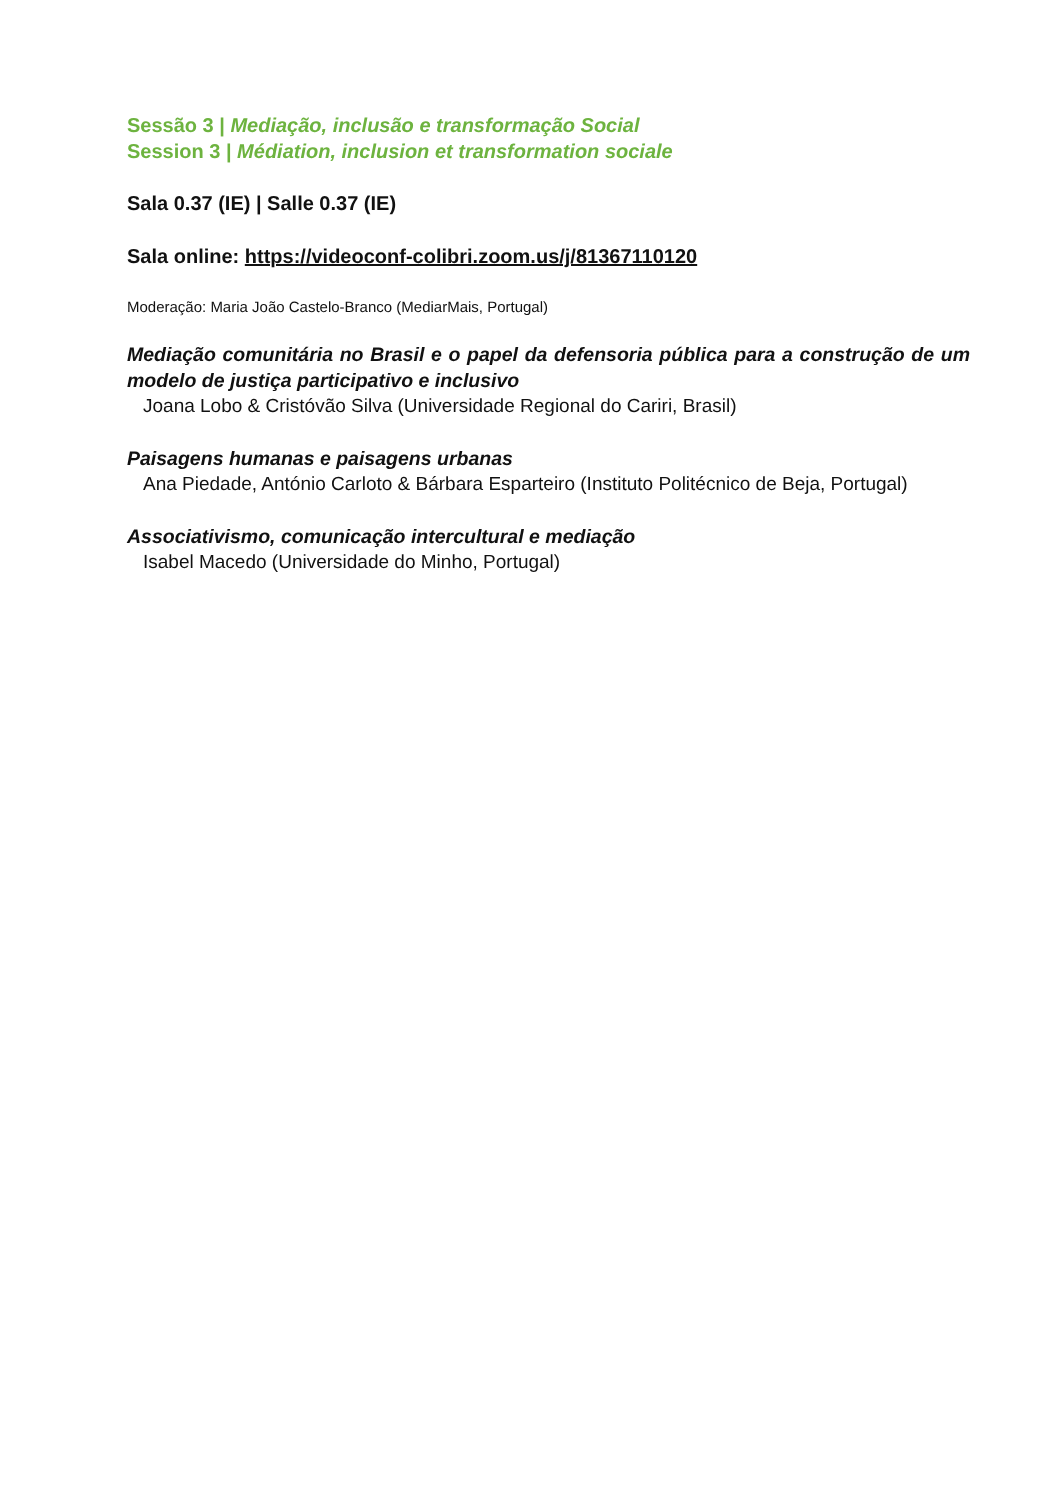Sessão 3 | Mediação, inclusão e transformação Social
Session 3 | Médiation, inclusion et transformation sociale
Sala 0.37 (IE) | Salle 0.37 (IE)
Sala online: https://videoconf-colibri.zoom.us/j/81367110120
Moderação: Maria João Castelo-Branco (MediarMais, Portugal)
Mediação comunitária no Brasil e o papel da defensoria pública para a construção de um modelo de justiça participativo e inclusivo
Joana Lobo & Cristóvão Silva (Universidade Regional do Cariri, Brasil)
Paisagens humanas e paisagens urbanas
Ana Piedade, António Carloto & Bárbara Esparteiro (Instituto Politécnico de Beja, Portugal)
Associativismo, comunicação intercultural e mediação
Isabel Macedo (Universidade do Minho, Portugal)